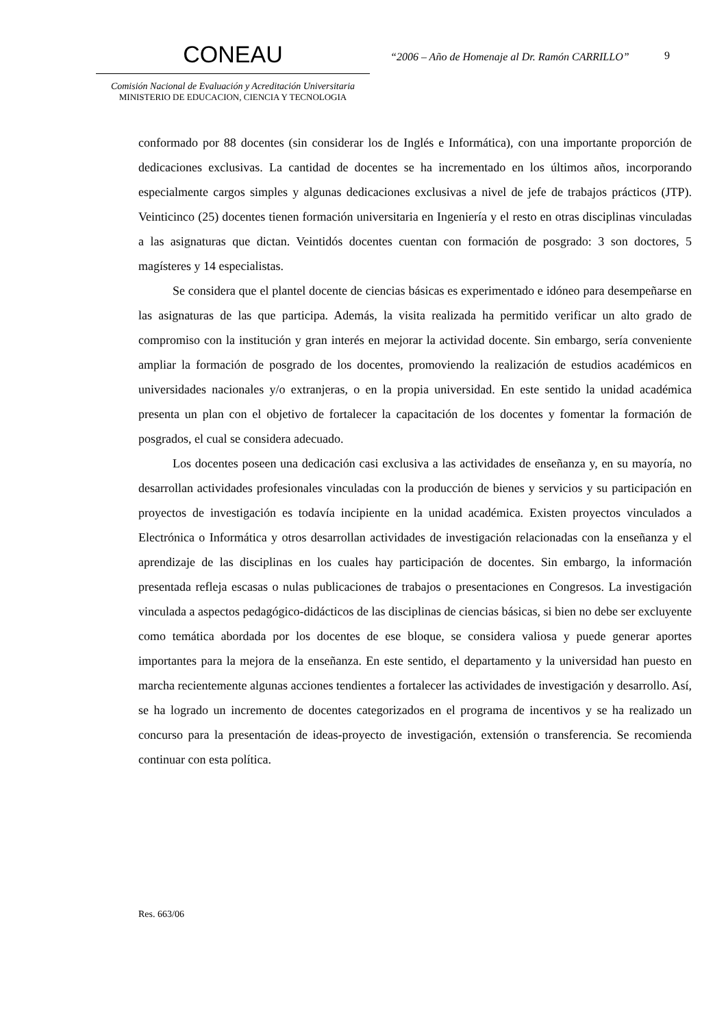CONEAU
Comisión Nacional de Evaluación y Acreditación Universitaria
MINISTERIO DE EDUCACION, CIENCIA Y TECNOLOGIA
“2006 – Año de Homenaje al Dr. Ramón CARRILLO”
9
conformado por 88 docentes (sin considerar los de Inglés e Informática), con una importante proporción de dedicaciones exclusivas. La cantidad de docentes se ha incrementado en los últimos años, incorporando especialmente cargos simples y algunas dedicaciones exclusivas a nivel de jefe de trabajos prácticos (JTP). Veinticinco (25) docentes tienen formación universitaria en Ingeniería y el resto en otras disciplinas vinculadas a las asignaturas que dictan. Veintidós docentes cuentan con formación de posgrado: 3 son doctores, 5 magísteres y 14 especialistas.
Se considera que el plantel docente de ciencias básicas es experimentado e idóneo para desempeñarse en las asignaturas de las que participa. Además, la visita realizada ha permitido verificar un alto grado de compromiso con la institución y gran interés en mejorar la actividad docente. Sin embargo, sería conveniente ampliar la formación de posgrado de los docentes, promoviendo la realización de estudios académicos en universidades nacionales y/o extranjeras, o en la propia universidad. En este sentido la unidad académica presenta un plan con el objetivo de fortalecer la capacitación de los docentes y fomentar la formación de posgrados, el cual se considera adecuado.
Los docentes poseen una dedicación casi exclusiva a las actividades de enseñanza y, en su mayoría, no desarrollan actividades profesionales vinculadas con la producción de bienes y servicios y su participación en proyectos de investigación es todavía incipiente en la unidad académica. Existen proyectos vinculados a Electrónica o Informática y otros desarrollan actividades de investigación relacionadas con la enseñanza y el aprendizaje de las disciplinas en los cuales hay participación de docentes. Sin embargo, la información presentada refleja escasas o nulas publicaciones de trabajos o presentaciones en Congresos. La investigación vinculada a aspectos pedagógico-didácticos de las disciplinas de ciencias básicas, si bien no debe ser excluyente como temática abordada por los docentes de ese bloque, se considera valiosa y puede generar aportes importantes para la mejora de la enseñanza. En este sentido, el departamento y la universidad han puesto en marcha recientemente algunas acciones tendientes a fortalecer las actividades de investigación y desarrollo. Así, se ha logrado un incremento de docentes categorizados en el programa de incentivos y se ha realizado un concurso para la presentación de ideas-proyecto de investigación, extensión o transferencia. Se recomienda continuar con esta política.
Res. 663/06